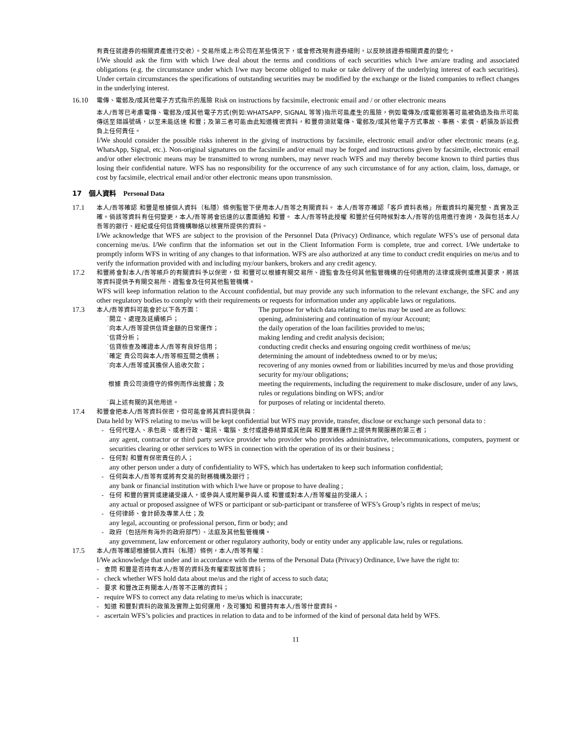有責任就證券的相關資產進行交收）。交易所或上市公司在某些情況下，或會修改現有證券細則，以反映該證券相關資產的變化。
I/We should ask the firm with which I/we deal about the terms and conditions of each securities which I/we am/are trading and associated obligations (e.g. the circumstance under which I/we may become obliged to make or take delivery of the underlying interest of each securities). Under certain circumstances the specifications of outstanding securities may be modified by the exchange or the listed companies to reflect changes in the underlying interest.
16.10 電傳、電郵及/或其他電子方式指示的風險 Risk on instructions by facsimile, electronic email and / or other electronic means
本人/吾等已考慮電傳、電郵及/或其他電子方式(例如:WHATSAPP, SIGNAL 等等)指示可能產生的風險，例如電傳及/或電郵簽署可能被偽造及指示可能傳送至錯誤號碼，以至未能送達 和豐；及第三者可能由此知道機密資料，和豐毋須就電傳、電郵及/或其他電子方式事故、事務、索償、虧損及訴訟費負上任何責任。
I/We should consider the possible risks inherent in the giving of instructions by facsimile, electronic email and/or other electronic means (e.g. WhatsApp, Signal, etc.). Non-original signatures on the facsimile and/or email may be forged and instructions given by facsimile, electronic email and/or other electronic means may be transmitted to wrong numbers, may never reach WFS and may thereby become known to third parties thus losing their confidential nature. WFS has no responsibility for the occurrence of any such circumstance of for any action, claim, loss, damage, or cost by facsimile, electrical email and/or other electronic means upon transmission.
17 個人資料 Personal Data
17.1
本人/吾等確認 和豐是根據個人資料（私隱）條例監管下使用本人/吾等之有關資料。 本人/吾等亦確認「客戶資料表格」所載資料均屬完整、真實及正確。倘該等資料有任何變更，本人/吾等將會迅速的以書面通知 和豐。 本人/吾等特此授權 和豐於任何時候對本人/吾等的信用進行查詢，及與包括本人/吾等的銀行、經紀或任何信貸機構聯絡以核實所提供的資料。
I/We acknowledge that WFS are subject to the provision of the Personnel Data (Privacy) Ordinance, which regulate WFS’s use of personal data concerning me/us. I/We confirm that the information set out in the Client Information Form is complete, true and correct. I/We undertake to promptly inform WFS in writing of any changes to that information. WFS are also authorized at any time to conduct credit enquiries on me/us and to verify the information provided with and including my/our bankers, brokers and any credit agency.
17.2
和豐將會對本人/吾等帳戶的有關資料予以保密，但 和豐可以根據有關交易所、證監會及任何其他監管機構的任何適用的法律或規例或應其要求，將該等資料提供予有關交易所、證監會及任何其他監管機構。
WFS will keep information relation to the Account confidential, but may provide any such information to the relevant exchange, the SFC and any other regulatory bodies to comply with their requirements or requests for information under any applicable laws or regulations.
17.3
本人/吾等資料可能會於以下各方面： The purpose for which data relating to me/us may be used are as follows:
˙開立、處理及延續帳戶； opening, administering and continuation of my/our Account;
˙向本人/吾等提供信貸金額的日常運作； the daily operation of the loan facilities provided to me/us;
˙信貸分析； making lending and credit analysis decision;
˙信貸檢查及確證本人/吾等有良好信用； conducting credit checks and ensuring ongoing credit worthiness of me/us;
˙確定 貴公司與本人/吾等相互間之債務； determining the amount of indebtedness owned to or by me/us;
˙向本人/吾等或其擔保人追收欠款； recovering of any monies owned from or liabilities incurred by me/us and those providing security for my/our obligations;
根據 貴公司須遵守的條例而作出披露；及 meeting the requirements, including the requirement to make disclosure, under of any laws, rules or regulations binding on WFS; and/or
˙與上述有關的其他用途。 for purposes of relating or incidental thereto.
17.4
和豐會把本人/吾等資料保密，但可能會將其資料提供與：
Data held by WFS relating to me/us will be kept confidential but WFS may provide, transfer, disclose or exchange such personal data to :
- 任何代理人、承包商、或者行政、電訊、電腦、支付或證券結算或其他與 和豐業務運作上提供有關服務的第三者；
any agent, contractor or third party service provider who provider who provides administrative, telecommunications, computers, payment or securities clearing or other services to WFS in connection with the operation of its or their business ;
- 任何對 和豐有保密責任的人；
any other person under a duty of confidentiality to WFS, which has undertaken to keep such information confidential;
- 任何與本人/吾等有或將有交易的財務機構及銀行；
any bank or financial institution with which I/we have or propose to have dealing ;
- 任何 和豐的實質或建議受讓人，或參與人或附屬參與人或 和豐或對本人/吾等權益的受讓人；
any actual or proposed assignee of WFS or participant or sub-participant or transferee of WFS’s Group’s rights in respect of me/us;
- 任何律師、會計師及專業人仕；及
any legal, accounting or professional person, firm or body; and
- 政府（包括所有海外的政府部門）、法庭及其他監管機構。
any government, law enforcement or other regulatory authority, body or entity under any applicable law, rules or regulations.
17.5
本人/吾等確認根據個人資料（私隱）條例，本人/吾等有權：
I/We acknowledge that under and in accordance with the terms of the Personal Data (Privacy) Ordinance, I/we have the right to:
- 查問 和豐是否持有本人/吾等的資料及有權索取該等資料；
- check whether WFS hold data about me/us and the right of access to such data;
- 要求 和豐改正有關本人/吾等不正確的資料；
- require WFS to correct any data relating to me/us which is inaccurate;
- 知道 和豐對資料的政策及實際上如何運用，及可獲知 和豐持有本人/吾等什麼資料。
- ascertain WFS’s policies and practices in relation to data and to be informed of the kind of personal data held by WFS.
11